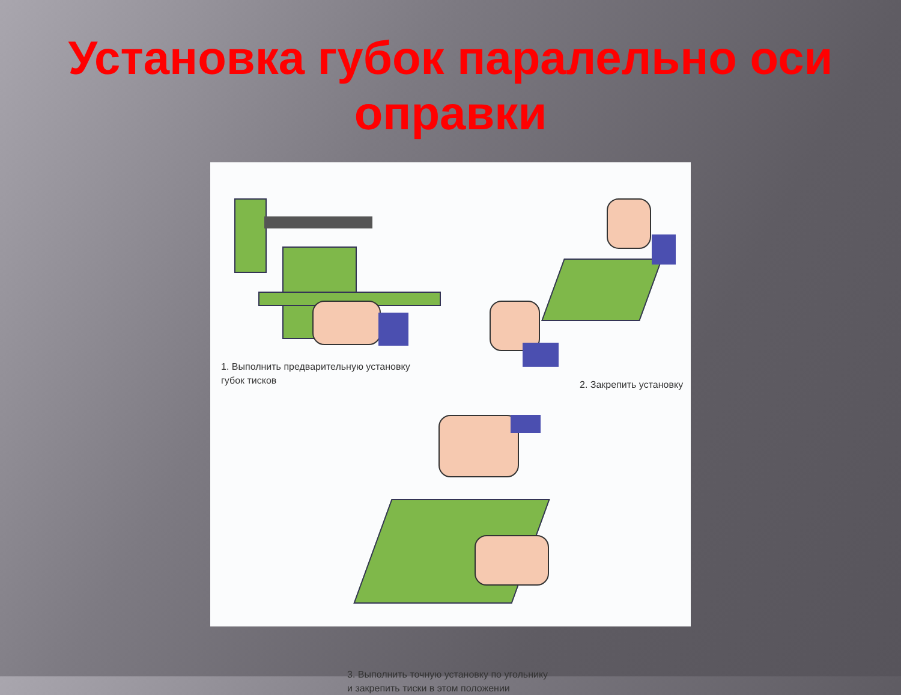Установка губок паралельно оси оправки
1. Выполнить предварительную установку
губок тисков
2. Закрепить установку
3. Выполнить точную установку по угольнику
и закрепить тиски в этом положении